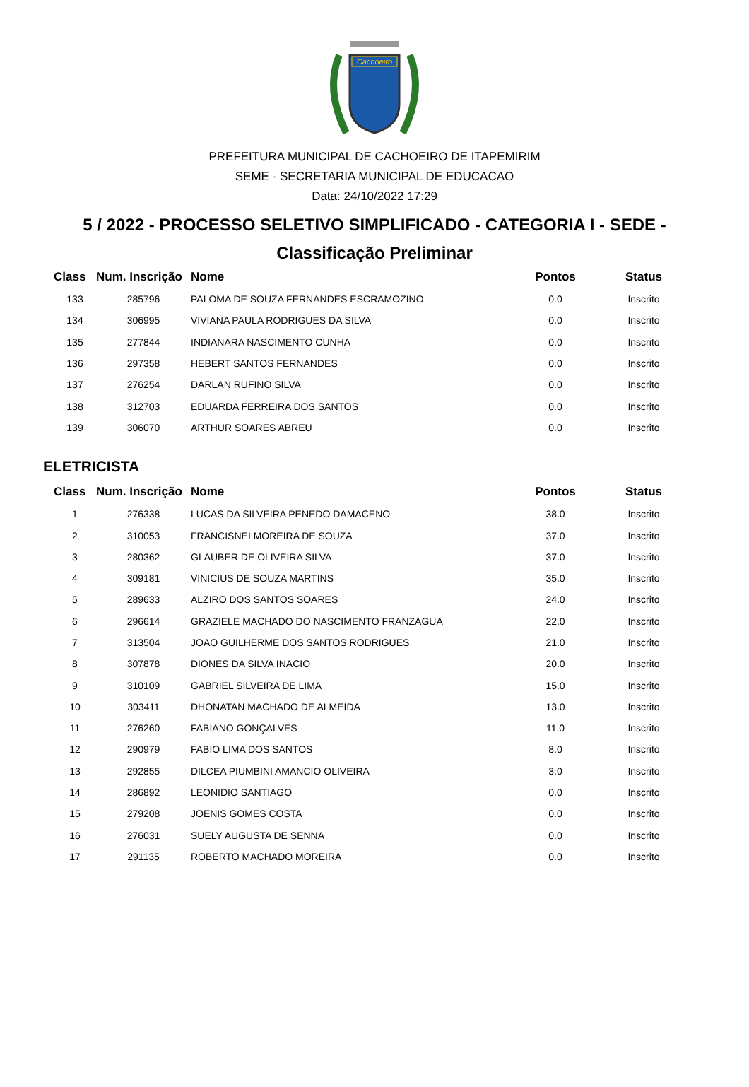Cachoeiro
PREFEITURA MUNICIPAL DE CACHOEIRO DE ITAPEMIRIM
SEME - SECRETARIA MUNICIPAL DE EDUCACAO
Data: 24/10/2022 17:29
5 / 2022 - PROCESSO SELETIVO SIMPLIFICADO - CATEGORIA I - SEDE -
Classificação Preliminar
| Class | Num. Inscrição | Nome | Pontos | Status |
| --- | --- | --- | --- | --- |
| 133 | 285796 | PALOMA DE SOUZA FERNANDES ESCRAMOZINO | 0.0 | Inscrito |
| 134 | 306995 | VIVIANA PAULA RODRIGUES DA SILVA | 0.0 | Inscrito |
| 135 | 277844 | INDIANARA NASCIMENTO CUNHA | 0.0 | Inscrito |
| 136 | 297358 | HEBERT SANTOS FERNANDES | 0.0 | Inscrito |
| 137 | 276254 | DARLAN RUFINO SILVA | 0.0 | Inscrito |
| 138 | 312703 | EDUARDA FERREIRA DOS SANTOS | 0.0 | Inscrito |
| 139 | 306070 | ARTHUR SOARES ABREU | 0.0 | Inscrito |
ELETRICISTA
| Class | Num. Inscrição | Nome | Pontos | Status |
| --- | --- | --- | --- | --- |
| 1 | 276338 | LUCAS DA SILVEIRA PENEDO DAMACENO | 38.0 | Inscrito |
| 2 | 310053 | FRANCISNEI MOREIRA DE SOUZA | 37.0 | Inscrito |
| 3 | 280362 | GLAUBER DE OLIVEIRA SILVA | 37.0 | Inscrito |
| 4 | 309181 | VINICIUS DE SOUZA MARTINS | 35.0 | Inscrito |
| 5 | 289633 | ALZIRO DOS SANTOS SOARES | 24.0 | Inscrito |
| 6 | 296614 | GRAZIELE MACHADO DO NASCIMENTO FRANZAGUA | 22.0 | Inscrito |
| 7 | 313504 | JOAO GUILHERME DOS SANTOS RODRIGUES | 21.0 | Inscrito |
| 8 | 307878 | DIONES DA SILVA INACIO | 20.0 | Inscrito |
| 9 | 310109 | GABRIEL SILVEIRA DE LIMA | 15.0 | Inscrito |
| 10 | 303411 | DHONATAN MACHADO DE ALMEIDA | 13.0 | Inscrito |
| 11 | 276260 | FABIANO GONÇALVES | 11.0 | Inscrito |
| 12 | 290979 | FABIO LIMA DOS SANTOS | 8.0 | Inscrito |
| 13 | 292855 | DILCEA PIUMBINI AMANCIO OLIVEIRA | 3.0 | Inscrito |
| 14 | 286892 | LEONIDIO SANTIAGO | 0.0 | Inscrito |
| 15 | 279208 | JOENIS GOMES COSTA | 0.0 | Inscrito |
| 16 | 276031 | SUELY AUGUSTA DE SENNA | 0.0 | Inscrito |
| 17 | 291135 | ROBERTO MACHADO MOREIRA | 0.0 | Inscrito |